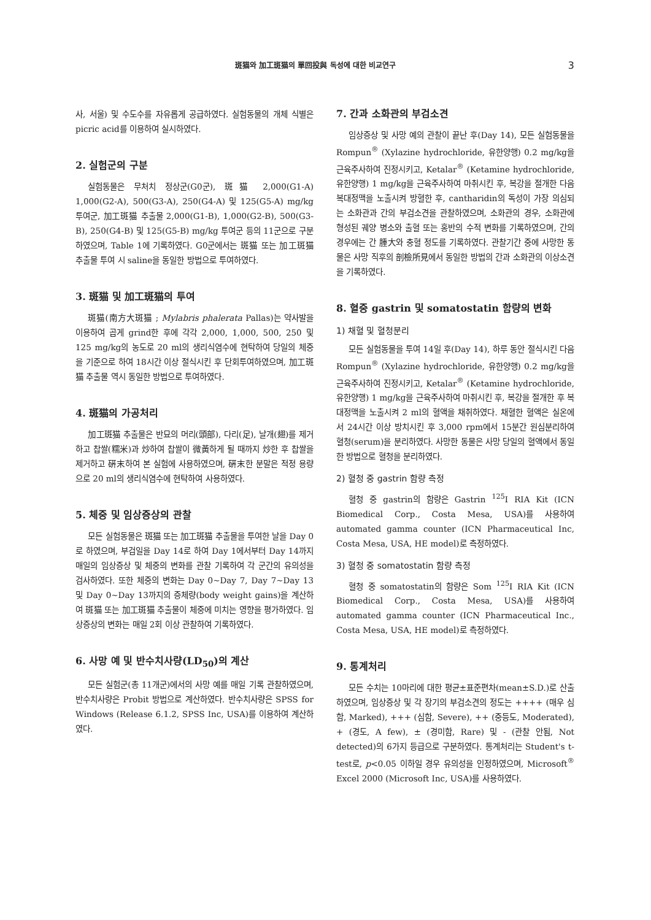斑猫와 加工斑猫의 單回投與 독성에 대한 비교연구 3
사, 서울) 및 수도수를 자유롭게 공급하였다. 실험동물의 개체 식별은 picric acid를 이용하여 실시하였다.
2. 실험군의 구분
실험동물은 무처치 정상군(G0군), 斑猫 2,000(G1-A) 1,000(G2-A), 500(G3-A), 250(G4-A) 및 125(G5-A) mg/kg 투여군, 加工斑猫 추출물 2,000(G1-B), 1,000(G2-B), 500(G3-B), 250(G4-B) 및 125(G5-B) mg/kg 투여군 등의 11군으로 구분하였으며, Table 1에 기록하였다. G0군에서는 斑猫 또는 加工斑猫 추출물 투여 시 saline을 동일한 방법으로 투여하였다.
3. 斑猫 및 加工斑猫의 투여
斑猫(南方大斑猫 ; Mylabris phalerata Pallas)는 약사발을 이용하여 곱게 grind한 후에 각각 2,000, 1,000, 500, 250 및 125 mg/kg의 농도로 20 ml의 생리식염수에 현탁하여 당일의 체중을 기준으로 하여 18시간 이상 절식시킨 후 단회투여하였으며, 加工斑猫 추출물 역시 동일한 방법으로 투여하였다.
4. 斑猫의 가공처리
加工斑猫 추출물은 반묘의 머리(頭部), 다리(足), 날개(翅)를 제거하고 찹쌀(糯米)과 炒하여 찹쌀이 微黃하게 될 때까지 炒한 후 찹쌀을 제거하고 硏末하여 본 실험에 사용하였으며, 硏末한 분말은 적정 용량으로 20 ml의 생리식염수에 현탁하여 사용하였다.
5. 체중 및 임상증상의 관찰
모든 실험동물은 斑猫 또는 加工斑猫 추출물을 투여한 날을 Day 0로 하였으며, 부검일을 Day 14로 하여 Day 1에서부터 Day 14까지 매일의 임상증상 및 체중의 변화를 관찰 기록하여 각 군간의 유의성을 검사하였다. 또한 체중의 변화는 Day 0∼Day 7, Day 7∼Day 13 및 Day 0∼Day 13까지의 증체량(body weight gains)을 계산하여 斑猫 또는 加工斑猫 추출물이 체중에 미치는 영향을 평가하였다. 임상증상의 변화는 매일 2회 이상 관찰하여 기록하였다.
6. 사망 예 및 반수치사량(LD<sub>50</sub>)의 계산
모든 실험군(총 11개군)에서의 사망 예를 매일 기록 관찰하였으며, 반수치사량은 Probit 방법으로 계산하였다. 반수치사량은 SPSS for Windows (Release 6.1.2, SPSS Inc, USA)를 이용하여 계산하였다.
7. 간과 소화관의 부검소견
임상증상 및 사망 예의 관찰이 끝난 후(Day 14), 모든 실험동물을 Rompun<sup>®</sup> (Xylazine hydrochloride, 유한양행) 0.2 mg/kg을 근육주사하여 진정시키고, Ketalar<sup>®</sup> (Ketamine hydrochloride, 유한양행) 1 mg/kg을 근육주사하여 마취시킨 후, 복강을 절개한 다음 복대정맥을 노출시켜 방혈한 후, cantharidin의 독성이 가장 의심되는 소화관과 간의 부검소견을 관찰하였으며, 소화관의 경우, 소화관에 형성된 궤양 병소와 출혈 또는 홍반의 수적 변화를 기록하였으며, 간의 경우에는 간 腫大와 충혈 정도를 기록하였다. 관찰기간 중에 사망한 동물은 사망 직후의 剖檢所見에서 동일한 방법의 간과 소화관의 이상소견을 기록하였다.
8. 혈중 gastrin 및 somatostatin 함량의 변화
1) 채혈 및 혈청분리
모든 실험동물을 투여 14일 후(Day 14), 하루 동안 절식시킨 다음 Rompun<sup>®</sup> (Xylazine hydrochloride, 유한양행) 0.2 mg/kg을 근육주사하여 진정시키고, Ketalar<sup>®</sup> (Ketamine hydrochloride, 유한양행) 1 mg/kg을 근육주사하여 마취시킨 후, 복강을 절개한 후 복대정맥을 노출시켜 2 ml의 혈액을 채취하였다. 채혈한 혈액은 실온에서 24시간 이상 방치시킨 후 3,000 rpm에서 15분간 원심분리하여 혈청(serum)을 분리하였다. 사망한 동물은 사망 당일의 혈액에서 동일한 방법으로 혈청을 분리하였다.
2) 혈청 중 gastrin 함량 측정
혈청 중 gastrin의 함량은 Gastrin <sup>125</sup>I RIA Kit (ICN Biomedical Corp., Costa Mesa, USA)를 사용하여 automated gamma counter (ICN Pharmaceutical Inc, Costa Mesa, USA, HE model)로 측정하였다.
3) 혈청 중 somatostatin 함량 측정
혈청 중 somatostatin의 함량은 Som <sup>125</sup>I RIA Kit (ICN Biomedical Corp., Costa Mesa, USA)를 사용하여 automated gamma counter (ICN Pharmaceutical Inc., Costa Mesa, USA, HE model)로 측정하였다.
9. 통계처리
모든 수치는 10마리에 대한 평균±표준편차(mean±S.D.)로 산출하였으며, 임상증상 및 각 장기의 부검소견의 정도는 ++++ (매우 심함, Marked), +++ (심함, Severe), ++ (중등도, Moderated), + (경도, A few), ± (경미함, Rare) 및 - (관찰 안됨, Not detected)의 6가지 등급으로 구분하였다. 통계처리는 Student's t-test로, p<0.05 이하일 경우 유의성을 인정하였으며, Microsoft<sup>®</sup> Excel 2000 (Microsoft Inc, USA)를 사용하였다.